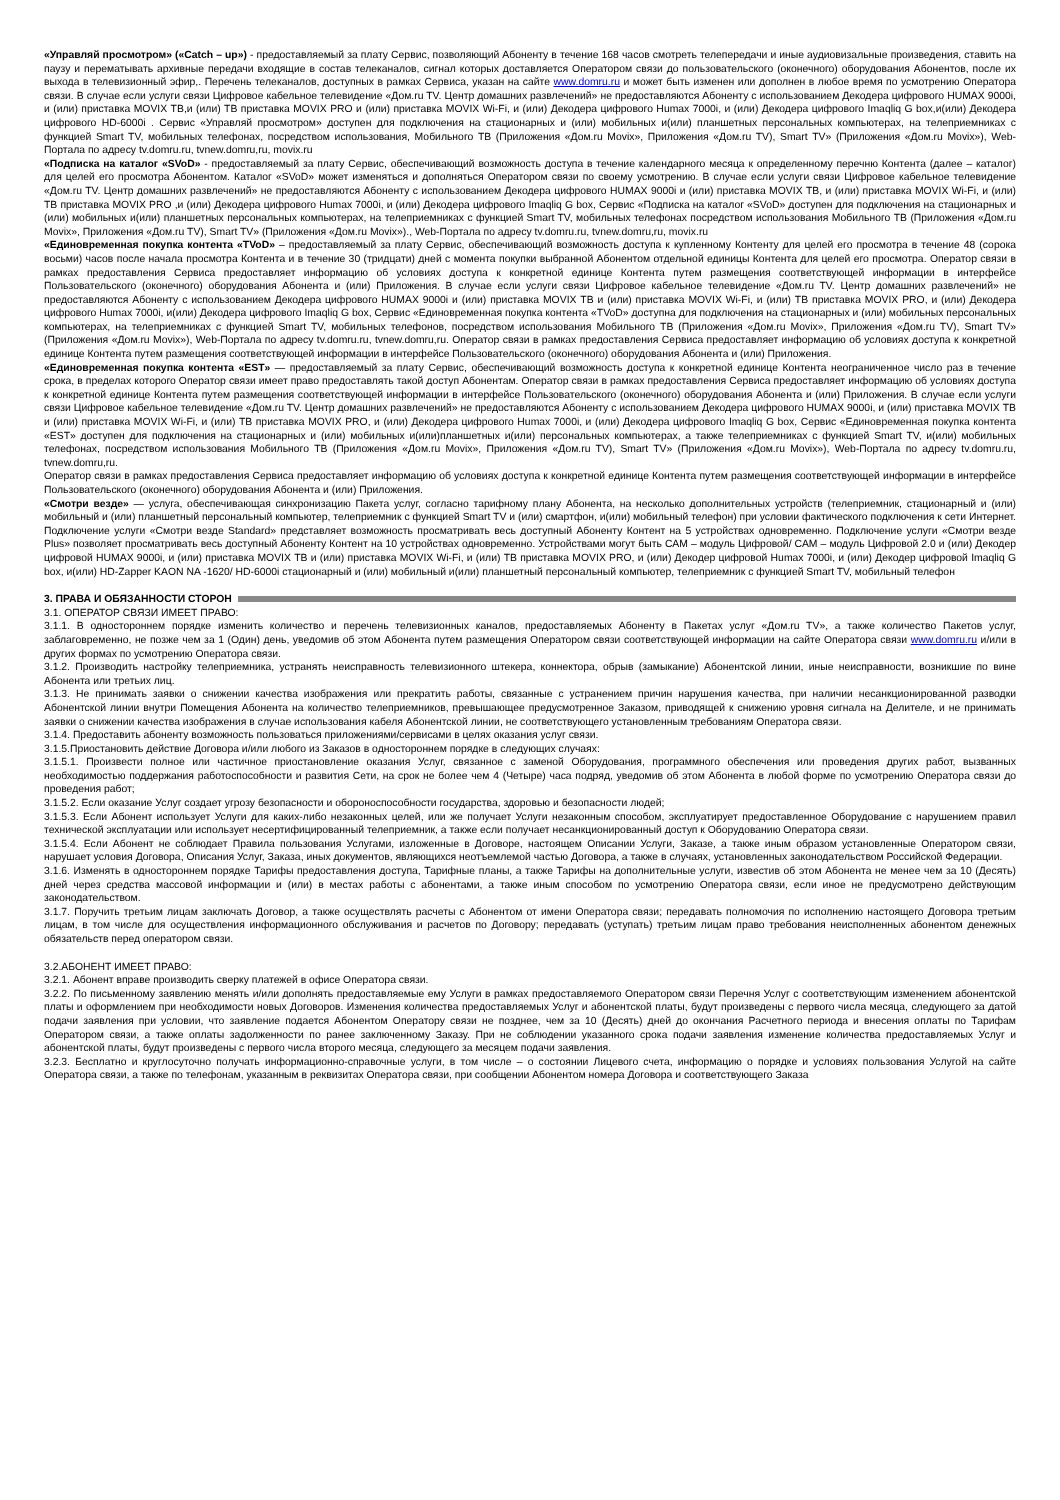«Управляй просмотром» («Catch – up») - предоставляемый за плату Сервис, позволяющий Абоненту в течение 168 часов смотреть телепередачи и иные аудиовизальные произведения, ставить на паузу и перематывать архивные передачи входящие в состав телеканалов, сигнал которых доставляется Оператором связи до пользовательского (оконечного) оборудования Абонентов, после их выхода в телевизионный эфир,. Перечень телеканалов, доступных в рамках Сервиса, указан на сайте www.domru.ru и может быть изменен или дополнен в любое время по усмотрению Оператора связи. В случае если услуги связи Цифровое кабельное телевидение «Дом.ru TV. Центр домашних развлечений» не предоставляются Абоненту с использованием Декодера цифрового HUMAX 9000i, и (или) приставка MOVIX ТВ,и (или) ТВ приставка MOVIX PRO и (или) приставка MOVIX Wi-Fi, и (или) Декодера цифрового Humax 7000i, и (или) Декодера цифрового Imaqliq G box,и(или) Декодера цифрового HD-6000i . Сервис «Управляй просмотром» доступен для подключения на стационарных и (или) мобильных и(или) планшетных персональных компьютерах, на телеприемниках с функцией Smart TV, мобильных телефонах, посредством использования, Мобильного ТВ (Приложения «Дом.ru Movix», Приложения «Дом.ru TV), Smart TV» (Приложения «Дом.ru Movix»), Web-Портала по адресу tv.domru.ru, tvnew.domru,ru, movix.ru
«Подписка на каталог «SVoD» - предоставляемый за плату Сервис, обеспечивающий возможность доступа в течение календарного месяца к определенному перечню Контента (далее – каталог) для целей его просмотра Абонентом. Каталог «SVoD» может изменяться и дополняться Оператором связи по своему усмотрению. В случае если услуги связи Цифровое кабельное телевидение «Дом.ru TV. Центр домашних развлечений» не предоставляются Абоненту с использованием Декодера цифрового HUMAX 9000i и (или) приставка MOVIX ТВ, и (или) приставка MOVIX Wi-Fi, и (или) ТВ приставка MOVIX PRO ,и (или) Декодера цифрового Humax 7000i, и (или) Декодера цифрового Imaqliq G box, Сервис «Подписка на каталог «SVoD» доступен для подключения на стационарных и (или) мобильных и(или) планшетных персональных компьютерах, на телеприемниках с функцией Smart TV, мобильных телефонах посредством использования Мобильного ТВ (Приложения «Дом.ru Movix», Приложения «Дом.ru TV), Smart TV» (Приложения «Дом.ru Movix»)., Web-Портала по адресу tv.domru.ru, tvnew.domru,ru, movix.ru
«Единовременная покупка контента «TVoD» – предоставляемый за плату Сервис, обеспечивающий возможность доступа к купленному Контенту для целей его просмотра в течение 48 (сорока восьми) часов после начала просмотра Контента и в течение 30 (тридцати) дней с момента покупки выбранной Абонентом отдельной единицы Контента для целей его просмотра. Оператор связи в рамках предоставления Сервиса предоставляет информацию об условиях доступа к конкретной единице Контента путем размещения соответствующей информации в интерфейсе Пользовательского (оконечного) оборудования Абонента и (или) Приложения. В случае если услуги связи Цифровое кабельное телевидение «Дом.ru TV. Центр домашних развлечений» не предоставляются Абоненту с использованием Декодера цифрового HUMAX 9000i и (или) приставка MOVIX ТВ и (или) приставка MOVIX Wi-Fi, и (или) ТВ приставка MOVIX PRO, и (или) Декодера цифрового Humax 7000i, и(или) Декодера цифрового Imaqliq G box, Сервис «Единовременная покупка контента «TVoD» доступна для подключения на стационарных и (или) мобильных персональных компьютерах, на телеприемниках с функцией Smart TV, мобильных телефонов, посредством использования Мобильного ТВ (Приложения «Дом.ru Movix», Приложения «Дом.ru TV), Smart TV» (Приложения «Дом.ru Movix»), Web-Портала по адресу tv.domru.ru, tvnew.domru,ru. Оператор связи в рамках предоставления Сервиса предоставляет информацию об условиях доступа к конкретной единице Контента путем размещения соответствующей информации в интерфейсе Пользовательского (оконечного) оборудования Абонента и (или) Приложения.
«Единовременная покупка контента «EST» — предоставляемый за плату Сервис, обеспечивающий возможность доступа к конкретной единице Контента неограниченное число раз в течение срока, в пределах которого Оператор связи имеет право предоставлять такой доступ Абонентам. Оператор связи в рамках предоставления Сервиса предоставляет информацию об условиях доступа к конкретной единице Контента путем размещения соответствующей информации в интерфейсе Пользовательского (оконечного) оборудования Абонента и (или) Приложения. В случае если услуги связи Цифровое кабельное телевидение «Дом.ru TV. Центр домашних развлечений» не предоставляются Абоненту с использованием Декодера цифрового HUMAX 9000i, и (или) приставка MOVIX ТВ и (или) приставка MOVIX Wi-Fi, и (или) ТВ приставка MOVIX PRO, и (или) Декодера цифрового Humax 7000i, и (или) Декодера цифрового Imaqliq G box, Сервис «Единовременная покупка контента «EST» доступен для подключения на стационарных и (или) мобильных и(или)планшетных и(или) персональных компьютерах, а также телеприемниках с функцией Smart TV, и(или) мобильных телефонах, посредством использования Мобильного ТВ (Приложения «Дом.ru Movix», Приложения «Дом.ru TV), Smart TV» (Приложения «Дом.ru Movix»), Web-Портала по адресу tv.domru.ru, tvnew.domru,ru.
Оператор связи в рамках предоставления Сервиса предоставляет информацию об условиях доступа к конкретной единице Контента путем размещения соответствующей информации в интерфейсе Пользовательского (оконечного) оборудования Абонента и (или) Приложения.
«Смотри везде» — услуга, обеспечивающая синхронизацию Пакета услуг, согласно тарифному плану Абонента, на несколько дополнительных устройств (телеприемник, стационарный и (или) мобильный и (или) планшетный персональный компьютер, телеприемник с функцией Smart TV и (или) смартфон, и(или) мобильный телефон) при условии фактического подключения к сети Интернет. Подключение услуги «Смотри везде Standard» представляет возможность просматривать весь доступный Абоненту Контент на 5 устройствах одновременно. Подключение услуги «Смотри везде Plus» позволяет просматривать весь доступный Абоненту Контент на 10 устройствах одновременно. Устройствами могут быть САМ – модуль Цифровой/ САМ – модуль Цифровой 2.0 и (или) Декодер цифровой HUMAX 9000i, и (или) приставка MOVIX ТВ и (или) приставка MOVIX Wi-Fi, и (или) ТВ приставка MOVIX PRO, и (или) Декодер цифровой Humax 7000i, и (или) Декодер цифровой Imaqliq G box, и(или) HD-Zapper KAON NA -1620/ HD-6000i стационарный и (или) мобильный и(или) планшетный персональный компьютер, телеприемник с функцией Smart TV, мобильный телефон
3. ПРАВА И ОБЯЗАННОСТИ СТОРОН
3.1. ОПЕРАТОР СВЯЗИ ИМЕЕТ ПРАВО:
3.1.1. В одностороннем порядке изменить количество и перечень телевизионных каналов, предоставляемых Абоненту в Пакетах услуг «Дом.ru TV», а также количество Пакетов услуг, заблаговременно, не позже чем за 1 (Один) день, уведомив об этом Абонента путем размещения Оператором связи соответствующей информации на сайте Оператора связи www.domru.ru и/или в других формах по усмотрению Оператора связи.
3.1.2. Производить настройку телеприемника, устранять неисправность телевизионного штекера, коннектора, обрыв (замыкание) Абонентской линии, иные неисправности, возникшие по вине Абонента или третьих лиц.
3.1.3. Не принимать заявки о снижении качества изображения или прекратить работы, связанные с устранением причин нарушения качества, при наличии несанкционированной разводки Абонентской линии внутри Помещения Абонента на количество телеприемников, превышающее предусмотренное Заказом, приводящей к снижению уровня сигнала на Делителе, и не принимать заявки о снижении качества изображения в случае использования кабеля Абонентской линии, не соответствующего установленным требованиям Оператора связи.
3.1.4. Предоставить абоненту возможность пользоваться приложениями/сервисами в целях оказания услуг связи.
3.1.5.Приостановить действие Договора и/или любого из Заказов в одностороннем порядке в следующих случаях:
3.1.5.1. Произвести полное или частичное приостановление оказания Услуг, связанное с заменой Оборудования, программного обеспечения или проведения других работ, вызванных необходимостью поддержания работоспособности и развития Сети, на срок не более чем 4 (Четыре) часа подряд, уведомив об этом Абонента в любой форме по усмотрению Оператора связи до проведения работ;
3.1.5.2. Если оказание Услуг создает угрозу безопасности и обороноспособности государства, здоровью и безопасности людей;
3.1.5.3. Если Абонент использует Услуги для каких-либо незаконных целей, или же получает Услуги незаконным способом, эксплуатирует предоставленное Оборудование с нарушением правил технической эксплуатации или использует несертифицированный телеприемник, а также если получает несанкционированный доступ к Оборудованию Оператора связи.
3.1.5.4. Если Абонент не соблюдает Правила пользования Услугами, изложенные в Договоре, настоящем Описании Услуги, Заказе, а также иным образом установленные Оператором связи, нарушает условия Договора, Описания Услуг, Заказа, иных документов, являющихся неотъемлемой частью Договора, а также в случаях, установленных законодательством Российской Федерации.
3.1.6. Изменять в одностороннем порядке Тарифы предоставления доступа, Тарифные планы, а также Тарифы на дополнительные услуги, известив об этом Абонента не менее чем за 10 (Десять) дней через средства массовой информации и (или) в местах работы с абонентами, а также иным способом по усмотрению Оператора связи, если иное не предусмотрено действующим законодательством.
3.1.7. Поручить третьим лицам заключать Договор, а также осуществлять расчеты с Абонентом от имени Оператора связи; передавать полномочия по исполнению настоящего Договора третьим лицам, в том числе для осуществления информационного обслуживания и расчетов по Договору; передавать (уступать) третьим лицам право требования неисполненных абонентом денежных обязательств перед оператором связи.
3.2.АБОНЕНТ ИМЕЕТ ПРАВО:
3.2.1. Абонент вправе производить сверку платежей в офисе Оператора связи.
3.2.2. По письменному заявлению менять и/или дополнять предоставляемые ему Услуги в рамках предоставляемого Оператором связи Перечня Услуг с соответствующим изменением абонентской платы и оформлением при необходимости новых Договоров. Изменения количества предоставляемых Услуг и абонентской платы, будут произведены с первого числа месяца, следующего за датой подачи заявления при условии, что заявление подается Абонентом Оператору связи не позднее, чем за 10 (Десять) дней до окончания Расчетного периода и внесения оплаты по Тарифам Оператором связи, а также оплаты задолженности по ранее заключенному Заказу. При не соблюдении указанного срока подачи заявления изменение количества предоставляемых Услуг и абонентской платы, будут произведены с первого числа второго месяца, следующего за месяцем подачи заявления.
3.2.3. Бесплатно и круглосуточно получать информационно-справочные услуги, в том числе – о состоянии Лицевого счета, информацию о порядке и условиях пользования Услугой на сайте Оператора связи, а также по телефонам, указанным в реквизитах Оператора связи, при сообщении Абонентом номера Договора и соответствующего Заказа